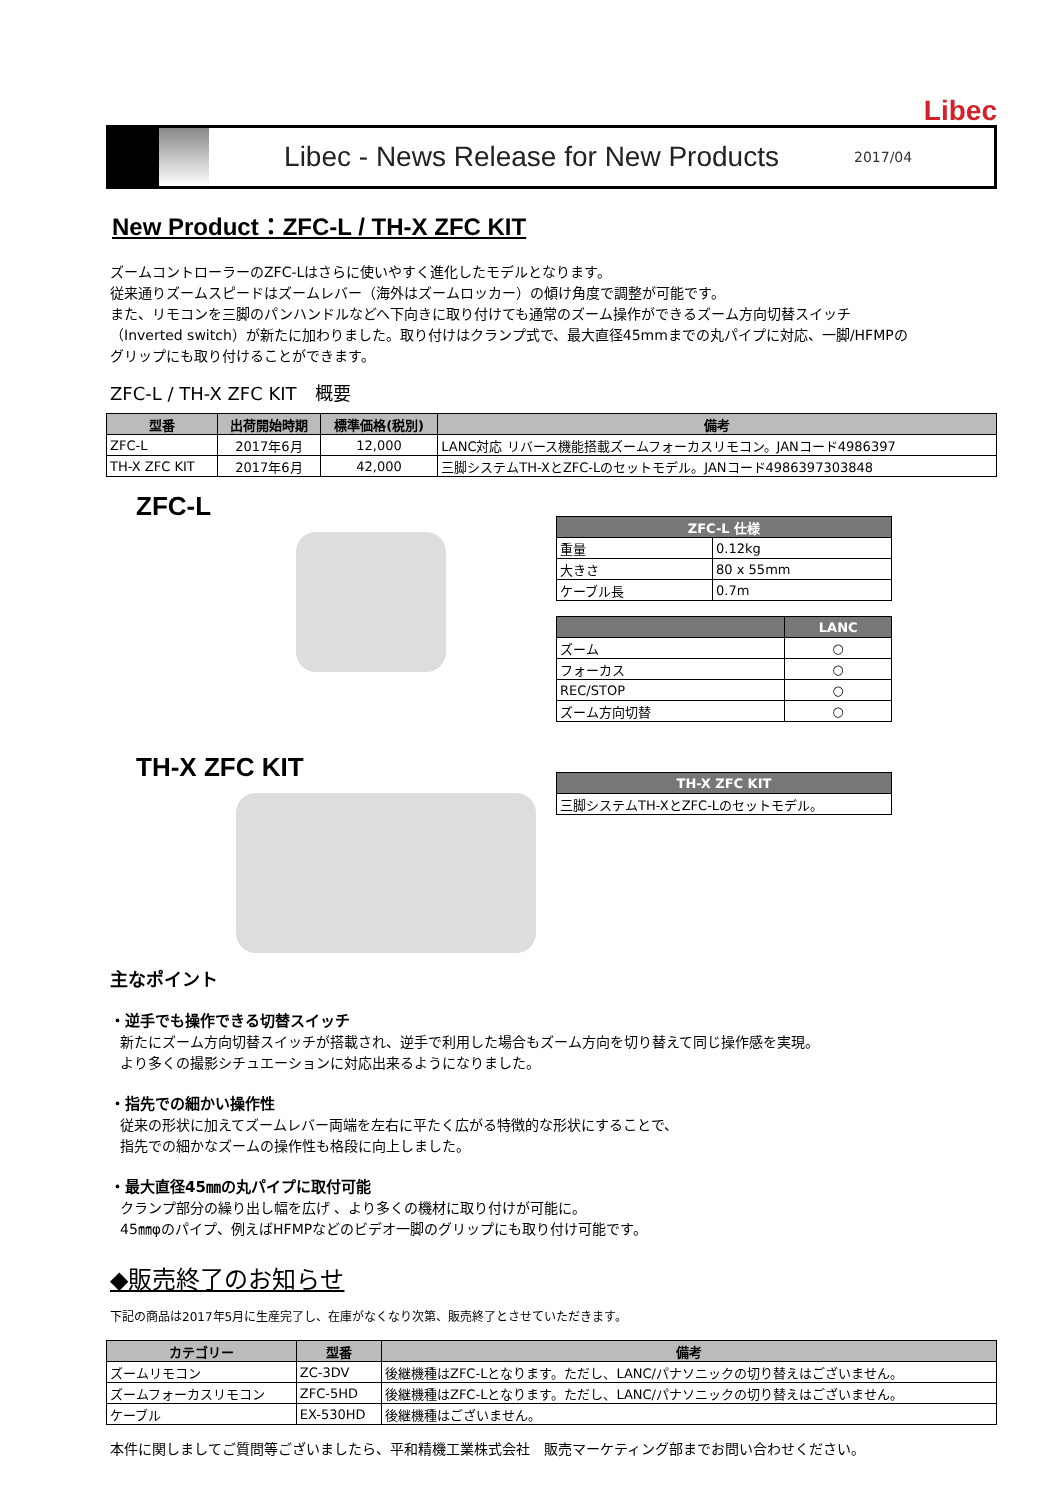Libec
Libec - News Release for New Products
2017/04
New Product：ZFC-L / TH-X ZFC KIT
ズームコントローラーのZFC-Lはさらに使いやすく進化したモデルとなります。
従来通りズームスピードはズームレバー（海外はズームロッカー）の傾け角度で調整が可能です。
また、リモコンを三脚のパンハンドルなどへ下向きに取り付けても通常のズーム操作ができるズーム方向切替スイッチ
（Inverted switch）が新たに加わりました。取り付けはクランプ式で、最大直径45mmまでの丸パイプに対応、一脚/HFMPの
グリップにも取り付けることができます。
ZFC-L / TH-X ZFC KIT　概要
| 型番 | 出荷開始時期 | 標準価格(税別) | 備考 |
| --- | --- | --- | --- |
| ZFC-L | 2017年6月 | 12,000 | LANC対応 リバース機能搭載ズームフォーカスリモコン。JANコード4986397 |
| TH-X ZFC KIT | 2017年6月 | 42,000 | 三脚システムTH-XとZFC-Lのセットモデル。JANコード4986397303848 |
ZFC-L
| ZFC-L 仕様 | |
| --- | --- |
| 重量 | 0.12kg |
| 大きさ | 80 x 55mm |
| ケーブル長 | 0.7m |
| | LANC |
| --- | --- |
| ズーム | ○ |
| フォーカス | ○ |
| REC/STOP | ○ |
| ズーム方向切替 | ○ |
TH-X ZFC KIT
| TH-X ZFC KIT |
| --- |
| 三脚システムTH-XとZFC-Lのセットモデル。 |
主なポイント
・逆手でも操作できる切替スイッチ
新たにズーム方向切替スイッチが搭載され、逆手で利用した場合もズーム方向を切り替えて同じ操作感を実現。
より多くの撮影シチュエーションに対応出来るようになりました。
・指先での細かい操作性
従来の形状に加えてズームレバー両端を左右に平たく広がる特徴的な形状にすることで、
指先での細かなズームの操作性も格段に向上しました。
・最大直径45㎜の丸パイプに取付可能
クランプ部分の繰り出し幅を広げ 、より多くの機材に取り付けが可能に。
45㎜φのパイプ、例えばHFMPなどのビデオ一脚のグリップにも取り付け可能です。
◆販売終了のお知らせ
下記の商品は2017年5月に生産完了し、在庫がなくなり次第、販売終了とさせていただきます。
| カテゴリー | 型番 | 備考 |
| --- | --- | --- |
| ズームリモコン | ZC-3DV | 後継機種はZFC-Lとなります。ただし、LANC/パナソニックの切り替えはございません。 |
| ズームフォーカスリモコン | ZFC-5HD | 後継機種はZFC-Lとなります。ただし、LANC/パナソニックの切り替えはございません。 |
| ケーブル | EX-530HD | 後継機種はございません。 |
本件に関しましてご質問等ございましたら、平和精機工業株式会社　販売マーケティング部までお問い合わせください。